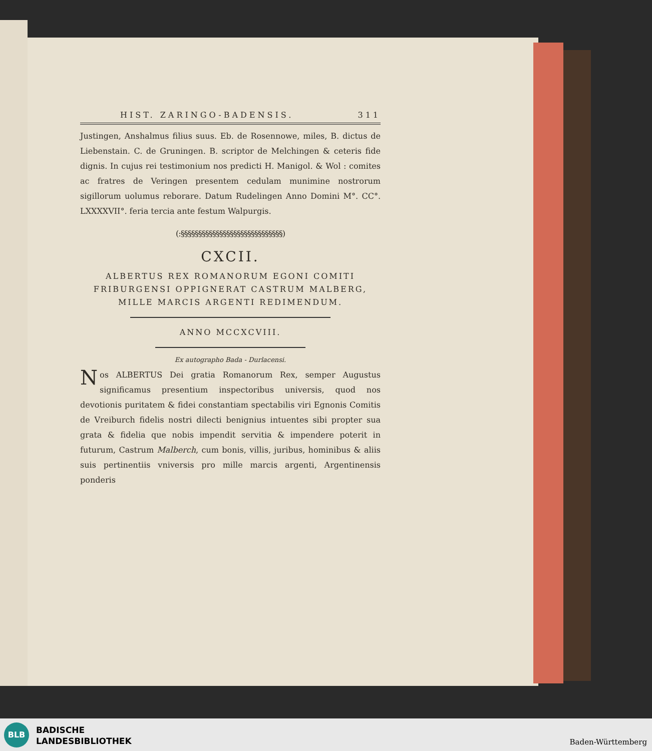HIST. ZARINGO-BADENSIS. 311
Justingen, Anshalmus filius suus. Eb. de Rosennowe, miles, B. dictus de Liebenstain. C. de Gruningen. B. scriptor de Melchingen & ceteris fide dignis. In cujus rei testimonium nos predicti H. Manigol. & Wol : comites ac fratres de Veringen presentem cedulam munimine nostrorum sigillorum uolumus reborare. Datum Rudelingen Anno Domini M°. CC°. LXXXXVII°. feria tercia ante festum Walpurgis.
(:§§§§§§§§§§§§§§§§§§§§§§§§§§§§§)
CXCII.
ALBERTUS REX ROMANORUM EGONI COMITI
FRIBURGENSI OPPIGNERAT CASTRUM MALBERG,
MILLE MARCIS ARGENTI REDIMENDUM.
ANNO MCCXCVIII.
Ex autographo Bada - Durlacensi.
Nos ALBERTUS Dei gratia Romanorum Rex, semper Augustus significamus presentium inspectoribus universis, quod nos devotionis puritatem & fidei constantiam spectabilis viri Egnonis Comitis de Vreiburch fidelis nostri dilecti benignius intuentes sibi propter sua grata & fidelia que nobis impendit servitia & impendere poterit in futurum, Castrum Malberch, cum bonis, villis, juribus, hominibus & aliis suis pertinentiis vniversis pro mille marcis argenti, Argentinensis ponderis
BLB
BADISCHE
LANDESBIBLIOTHEK
Baden-Württemberg